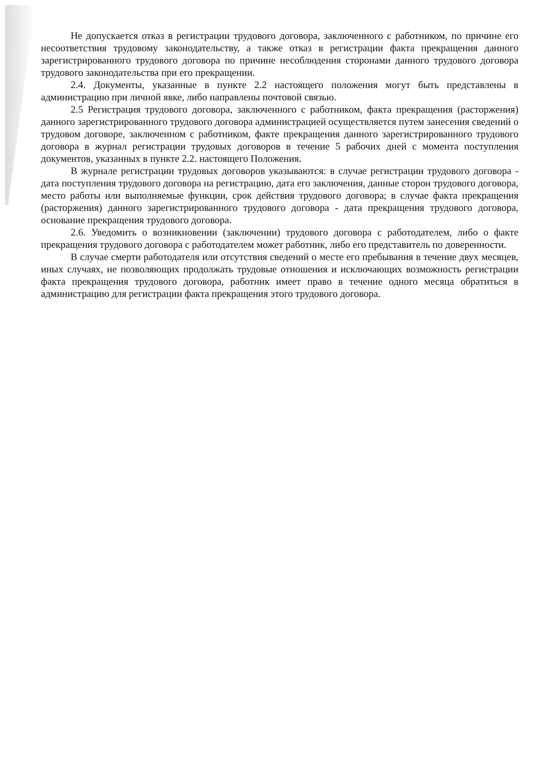Не допускается отказ в регистрации трудового договора, заключенного с работником, по причине его несоответствия трудовому законодательству, а также отказ в регистрации факта прекращения данного зарегистрированного трудового договора по причине несоблюдения сторонами данного трудового договора трудового законодательства при его прекращении.
2.4. Документы, указанные в пункте 2.2 настоящего положения могут быть представлены в администрацию при личной явке, либо направлены почтовой связью.
2.5 Регистрация трудового договора, заключенного с работником, факта прекращения (расторжения) данного зарегистрированного трудового договора администрацией осуществляется путем занесения сведений о трудовом договоре, заключенном с работником, факте прекращения данного зарегистрированного трудового договора в журнал регистрации трудовых договоров в течение 5 рабочих дней с момента поступления документов, указанных в пункте 2.2. настоящего Положения.
В журнале регистрации трудовых договоров указываются: в случае регистрации трудового договора - дата поступления трудового договора на регистрацию, дата его заключения, данные сторон трудового договора, место работы или выполняемые функции, срок действия трудового договора; в случае факта прекращения (расторжения) данного зарегистрированного трудового договора - дата прекращения трудового договора, основание прекращения трудового договора.
2.6. Уведомить о возникновении (заключении) трудового договора с работодателем, либо о факте прекращения трудового договора с работодателем может работник, либо его представитель по доверенности.
В случае смерти работодателя или отсутствия сведений о месте его пребывания в течение двух месяцев, иных случаях, не позволяющих продолжать трудовые отношения и исключающих возможность регистрации факта прекращения трудового договора, работник имеет право в течение одного месяца обратиться в администрацию для регистрации факта прекращения этого трудового договора.